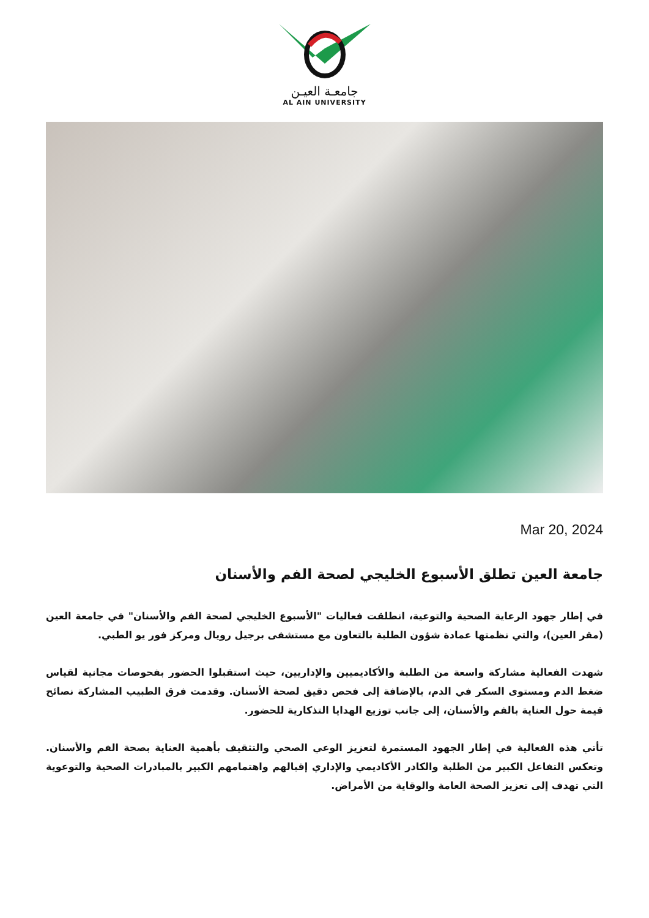جامعـة العيـن
AL AIN UNIVERSITY
Mar 20, 2024
جامعة العين تطلق الأسبوع الخليجي لصحة الفم والأسنان
في إطار جهود الرعاية الصحية والتوعية، انطلقت فعاليات "الأسبوع الخليجي لصحة الفم والأسنان" في جامعة العين (مقر العين)، والتي نظمتها عمادة شؤون الطلبة بالتعاون مع مستشفى برجيل رويال ومركز فور يو الطبي.
شهدت الفعالية مشاركة واسعة من الطلبة والأكاديميين والإداريين، حيث استقبلوا الحضور بفحوصات مجانية لقياس ضغط الدم ومستوى السكر في الدم، بالإضافة إلى فحص دقيق لصحة الأسنان. وقدمت فرق الطبيب المشاركة نصائح قيمة حول العناية بالفم والأسنان، إلى جانب توزيع الهدايا التذكارية للحضور.
تأتي هذه الفعالية في إطار الجهود المستمرة لتعزيز الوعي الصحي والتثقيف بأهمية العناية بصحة الفم والأسنان. وتعكس التفاعل الكبير من الطلبة والكادر الأكاديمي والإداري إقبالهم واهتمامهم الكبير بالمبادرات الصحية والتوعوية التي تهدف إلى تعزيز الصحة العامة والوقاية من الأمراض.